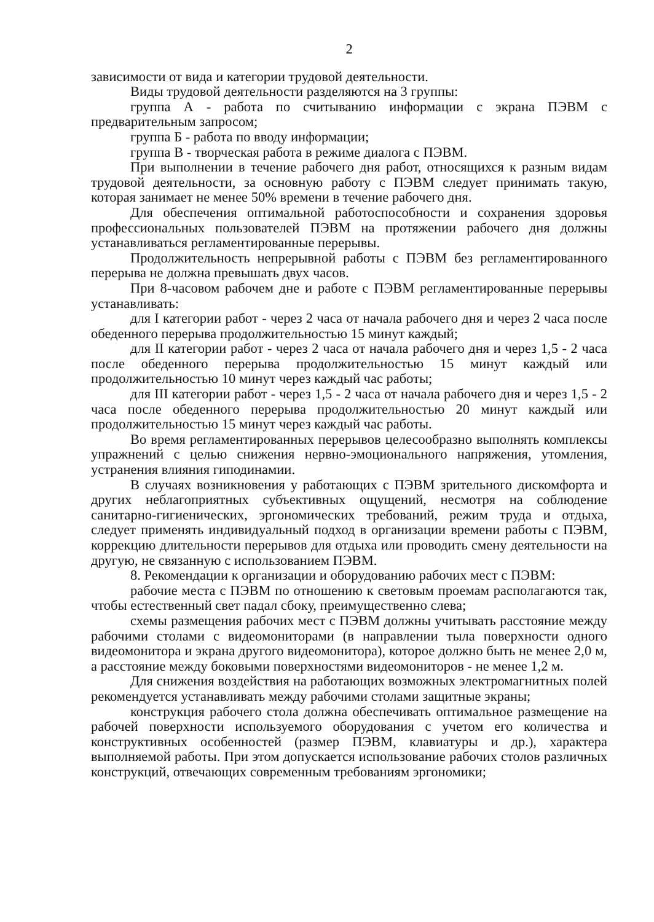2
зависимости от вида и категории трудовой деятельности.
Виды трудовой деятельности разделяются на 3 группы:
группа А - работа по считыванию информации с экрана ПЭВМ с предварительным запросом;
группа Б - работа по вводу информации;
группа В - творческая работа в режиме диалога с ПЭВМ.
При выполнении в течение рабочего дня работ, относящихся к разным видам трудовой деятельности, за основную работу с ПЭВМ следует принимать такую, которая занимает не менее 50% времени в течение рабочего дня.
Для обеспечения оптимальной работоспособности и сохранения здоровья профессиональных пользователей ПЭВМ на протяжении рабочего дня должны устанавливаться регламентированные перерывы.
Продолжительность непрерывной работы с ПЭВМ без регламентированного перерыва не должна превышать двух часов.
При 8-часовом рабочем дне и работе с ПЭВМ регламентированные перерывы устанавливать:
для I категории работ - через 2 часа от начала рабочего дня и через 2 часа после обеденного перерыва продолжительностью 15 минут каждый;
для II категории работ - через 2 часа от начала рабочего дня и через 1,5 - 2 часа после обеденного перерыва продолжительностью 15 минут каждый или продолжительностью 10 минут через каждый час работы;
для III категории работ - через 1,5 - 2 часа от начала рабочего дня и через 1,5 - 2 часа после обеденного перерыва продолжительностью 20 минут каждый или продолжительностью 15 минут через каждый час работы.
Во время регламентированных перерывов целесообразно выполнять комплексы упражнений с целью снижения нервно-эмоционального напряжения, утомления, устранения влияния гиподинамии.
В случаях возникновения у работающих с ПЭВМ зрительного дискомфорта и других неблагоприятных субъективных ощущений, несмотря на соблюдение санитарно-гигиенических, эргономических требований, режим труда и отдыха, следует применять индивидуальный подход в организации времени работы с ПЭВМ, коррекцию длительности перерывов для отдыха или проводить смену деятельности на другую, не связанную с использованием ПЭВМ.
8. Рекомендации к организации и оборудованию рабочих мест с ПЭВМ:
рабочие места с ПЭВМ по отношению к световым проемам располагаются так, чтобы естественный свет падал сбоку, преимущественно слева;
схемы размещения рабочих мест с ПЭВМ должны учитывать расстояние между рабочими столами с видеомониторами (в направлении тыла поверхности одного видеомонитора и экрана другого видеомонитора), которое должно быть не менее 2,0 м, а расстояние между боковыми поверхностями видеомониторов - не менее 1,2 м.
Для снижения воздействия на работающих возможных электромагнитных полей рекомендуется устанавливать между рабочими столами защитные экраны;
конструкция рабочего стола должна обеспечивать оптимальное размещение на рабочей поверхности используемого оборудования с учетом его количества и конструктивных особенностей (размер ПЭВМ, клавиатуры и др.), характера выполняемой работы. При этом допускается использование рабочих столов различных конструкций, отвечающих современным требованиям эргономики;